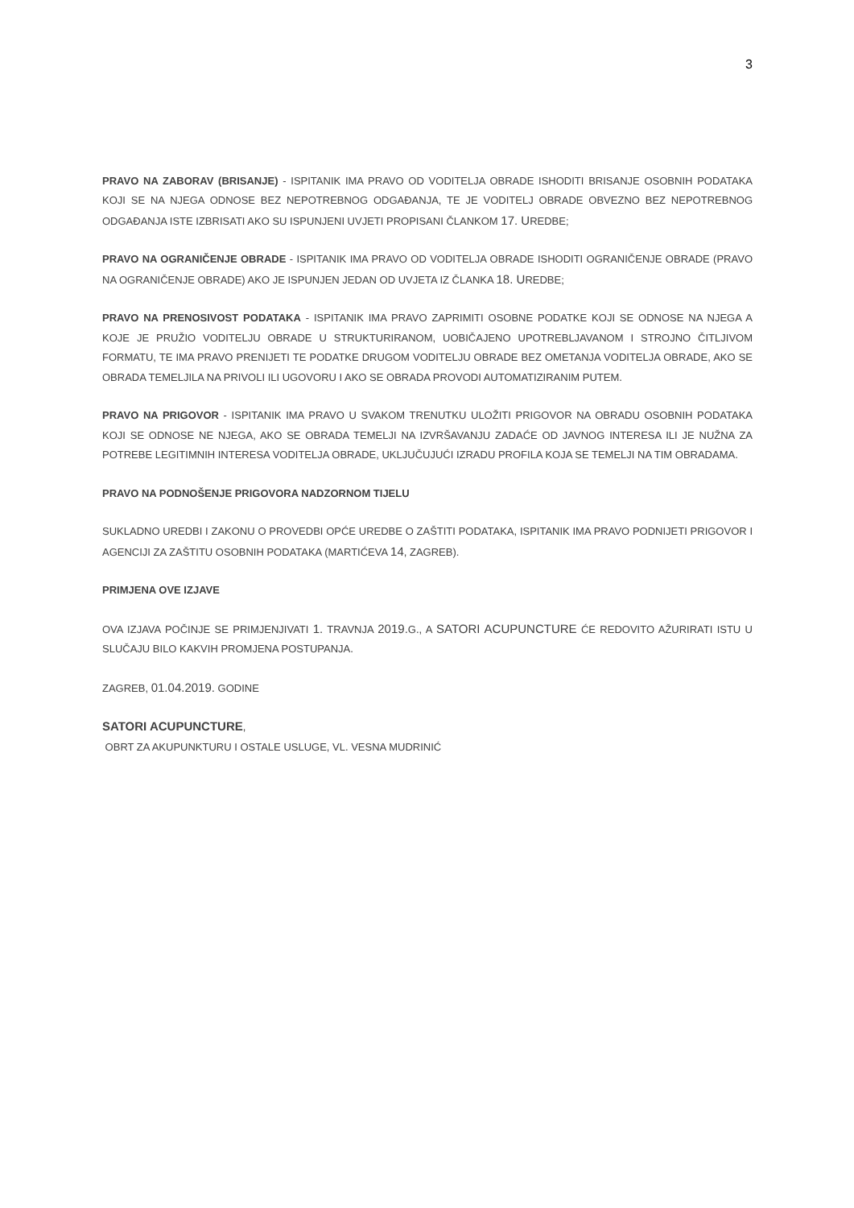3
PRAVO NA ZABORAV (BRISANJE) - ISPITANIK IMA PRAVO OD VODITELJA OBRADE ISHODITI BRISANJE OSOBNIH PODATAKA KOJI SE NA NJEGA ODNOSE BEZ NEPOTREBNOG ODGAĐANJA, TE JE VODITELJ OBRADE OBVEZNO BEZ NEPOTREBNOG ODGAĐANJA ISTE IZBRISATI AKO SU ISPUNJENI UVJETI PROPISANI ČLANKOM 17. UREDBE;
PRAVO NA OGRANIČENJE OBRADE - ISPITANIK IMA PRAVO OD VODITELJA OBRADE ISHODITI OGRANIČENJE OBRADE (PRAVO NA OGRANIČENJE OBRADE) AKO JE ISPUNJEN JEDAN OD UVJETA IZ ČLANKA 18. UREDBE;
PRAVO NA PRENOSIVOST PODATAKA - ISPITANIK IMA PRAVO ZAPRIMITI OSOBNE PODATKE KOJI SE ODNOSE NA NJEGA A KOJE JE PRUŽIO VODITELJU OBRADE U STRUKTURIRANOM, UOBIČAJENO UPOTREBLJAVANOM I STROJNO ČITLJIVOM FORMATU, TE IMA PRAVO PRENIJETI TE PODATKE DRUGOM VODITELJU OBRADE BEZ OMETANJA VODITELJA OBRADE, AKO SE OBRADA TEMELJILA NA PRIVOLI ILI UGOVORU I AKO SE OBRADA PROVODI AUTOMATIZIRANIM PUTEM.
PRAVO NA PRIGOVOR - ISPITANIK IMA PRAVO U SVAKOM TRENUTKU ULOŽITI PRIGOVOR NA OBRADU OSOBNIH PODATAKA KOJI SE ODNOSE NE NJEGA, AKO SE OBRADA TEMELJI NA IZVRŠAVANJU ZADAĆE OD JAVNOG INTERESA ILI JE NUŽNA ZA POTREBE LEGITIMNIH INTERESA VODITELJA OBRADE, UKLJUČUJUĆI IZRADU PROFILA KOJA SE TEMELJI NA TIM OBRADAMA.
PRAVO NA PODNOŠENJE PRIGOVORA NADZORNOM TIJELU
SUKLADNO UREDBI I ZAKONU O PROVEDBI OPĆE UREDBE O ZAŠTITI PODATAKA, ISPITANIK IMA PRAVO PODNIJETI PRIGOVOR I AGENCIJI ZA ZAŠTITU OSOBNIH PODATAKA (MARTIĆEVA 14, ZAGREB).
PRIMJENA OVE IZJAVE
OVA IZJAVA POČINJE SE PRIMJENJIVATI 1. TRAVNJA 2019. G., A SATORI ACUPUNCTURE ĆE REDOVITO AŽURIRATI ISTU U SLUČAJU BILO KAKVIH PROMJENA POSTUPANJA.
ZAGREB, 01.04.2019. GODINE
SATORI ACUPUNCTURE,
OBRT ZA AKUPUNKTURU I OSTALE USLUGE, VL. VESNA MUDRINIĆ